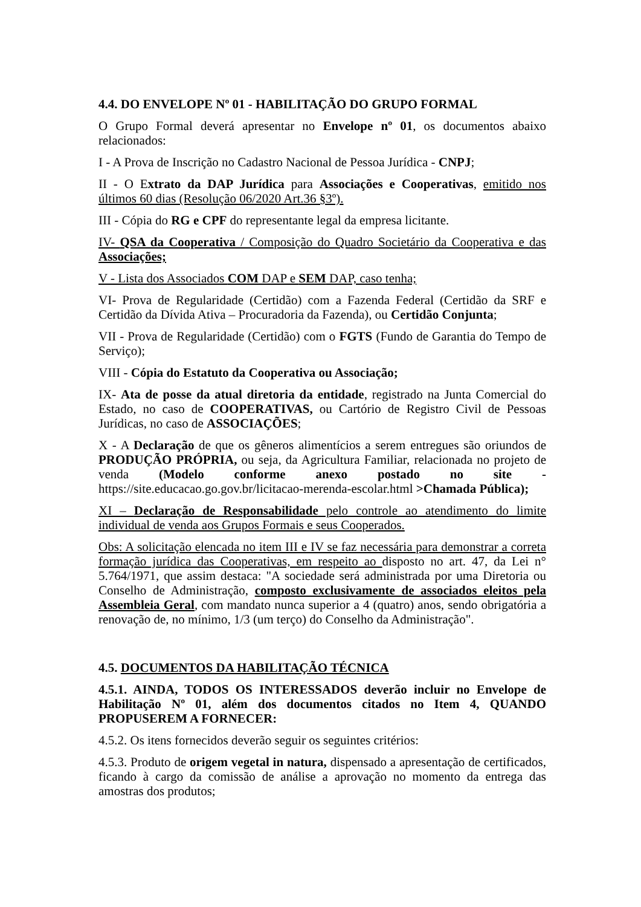4.4. DO ENVELOPE Nº 01 - HABILITAÇÃO DO GRUPO FORMAL
O Grupo Formal deverá apresentar no Envelope nº 01, os documentos abaixo relacionados:
I - A Prova de Inscrição no Cadastro Nacional de Pessoa Jurídica - CNPJ;
II - O Extrato da DAP Jurídica para Associações e Cooperativas, emitido nos últimos 60 dias (Resolução 06/2020 Art.36 §3º).
III - Cópia do RG e CPF do representante legal da empresa licitante.
IV- QSA da Cooperativa / Composição do Quadro Societário da Cooperativa e das Associações;
V - Lista dos Associados COM DAP e SEM DAP, caso tenha;
VI- Prova de Regularidade (Certidão) com a Fazenda Federal (Certidão da SRF e Certidão da Dívida Ativa – Procuradoria da Fazenda), ou Certidão Conjunta;
VII - Prova de Regularidade (Certidão) com o FGTS (Fundo de Garantia do Tempo de Serviço);
VIII - Cópia do Estatuto da Cooperativa ou Associação;
IX- Ata de posse da atual diretoria da entidade, registrado na Junta Comercial do Estado, no caso de COOPERATIVAS, ou Cartório de Registro Civil de Pessoas Jurídicas, no caso de ASSOCIAÇÕES;
X - A Declaração de que os gêneros alimentícios a serem entregues são oriundos de PRODUÇÃO PRÓPRIA, ou seja, da Agricultura Familiar, relacionada no projeto de venda (Modelo conforme anexo postado no site - https://site.educacao.go.gov.br/licitacao-merenda-escolar.html >Chamada Pública);
XI – Declaração de Responsabilidade pelo controle ao atendimento do limite individual de venda aos Grupos Formais e seus Cooperados.
Obs: A solicitação elencada no item III e IV se faz necessária para demonstrar a correta formação jurídica das Cooperativas, em respeito ao disposto no art. 47, da Lei n° 5.764/1971, que assim destaca: "A sociedade será administrada por uma Diretoria ou Conselho de Administração, composto exclusivamente de associados eleitos pela Assembleia Geral, com mandato nunca superior a 4 (quatro) anos, sendo obrigatória a renovação de, no mínimo, 1/3 (um terço) do Conselho da Administração".
4.5. DOCUMENTOS DA HABILITAÇÃO TÉCNICA
4.5.1. AINDA, TODOS OS INTERESSADOS deverão incluir no Envelope de Habilitação Nº 01, além dos documentos citados no Item 4, QUANDO PROPUSEREM A FORNECER:
4.5.2. Os itens fornecidos deverão seguir os seguintes critérios:
4.5.3. Produto de origem vegetal in natura, dispensado a apresentação de certificados, ficando à cargo da comissão de análise a aprovação no momento da entrega das amostras dos produtos;